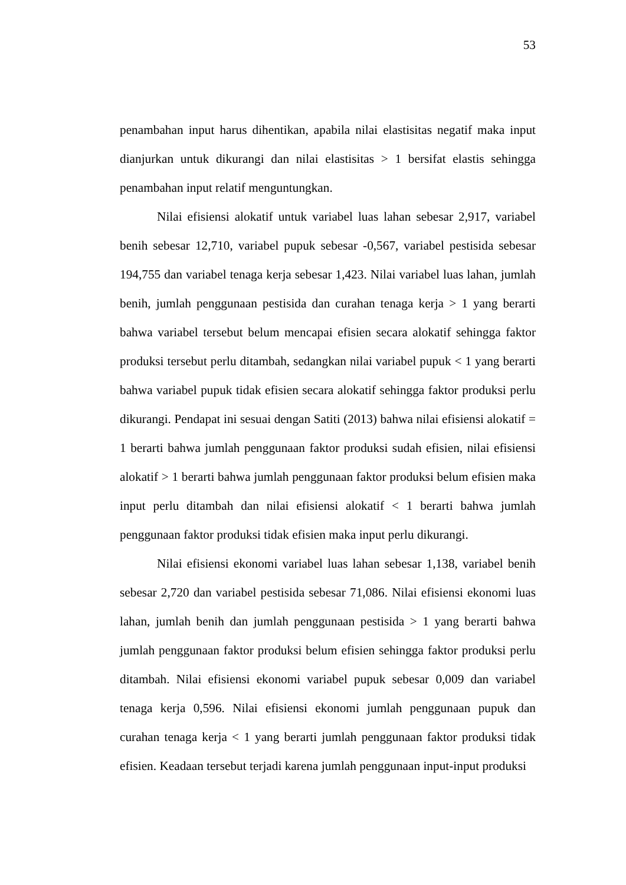53
penambahan input harus dihentikan, apabila nilai elastisitas negatif maka input dianjurkan untuk dikurangi dan nilai elastisitas > 1 bersifat elastis sehingga penambahan input relatif menguntungkan.
Nilai efisiensi alokatif untuk variabel luas lahan sebesar 2,917, variabel benih sebesar 12,710, variabel pupuk sebesar -0,567, variabel pestisida sebesar 194,755 dan variabel tenaga kerja sebesar 1,423. Nilai variabel luas lahan, jumlah benih, jumlah penggunaan pestisida dan curahan tenaga kerja > 1 yang berarti bahwa variabel tersebut belum mencapai efisien secara alokatif sehingga faktor produksi tersebut perlu ditambah, sedangkan nilai variabel pupuk < 1 yang berarti bahwa variabel pupuk tidak efisien secara alokatif sehingga faktor produksi perlu dikurangi. Pendapat ini sesuai dengan Satiti (2013) bahwa nilai efisiensi alokatif = 1 berarti bahwa jumlah penggunaan faktor produksi sudah efisien, nilai efisiensi alokatif > 1 berarti bahwa jumlah penggunaan faktor produksi belum efisien maka input perlu ditambah dan nilai efisiensi alokatif < 1 berarti bahwa jumlah penggunaan faktor produksi tidak efisien maka input perlu dikurangi.
Nilai efisiensi ekonomi variabel luas lahan sebesar 1,138, variabel benih sebesar 2,720 dan variabel pestisida sebesar 71,086. Nilai efisiensi ekonomi luas lahan, jumlah benih dan jumlah penggunaan pestisida > 1 yang berarti bahwa jumlah penggunaan faktor produksi belum efisien sehingga faktor produksi perlu ditambah. Nilai efisiensi ekonomi variabel pupuk sebesar 0,009 dan variabel tenaga kerja 0,596. Nilai efisiensi ekonomi jumlah penggunaan pupuk dan curahan tenaga kerja < 1 yang berarti jumlah penggunaan faktor produksi tidak efisien. Keadaan tersebut terjadi karena jumlah penggunaan input-input produksi